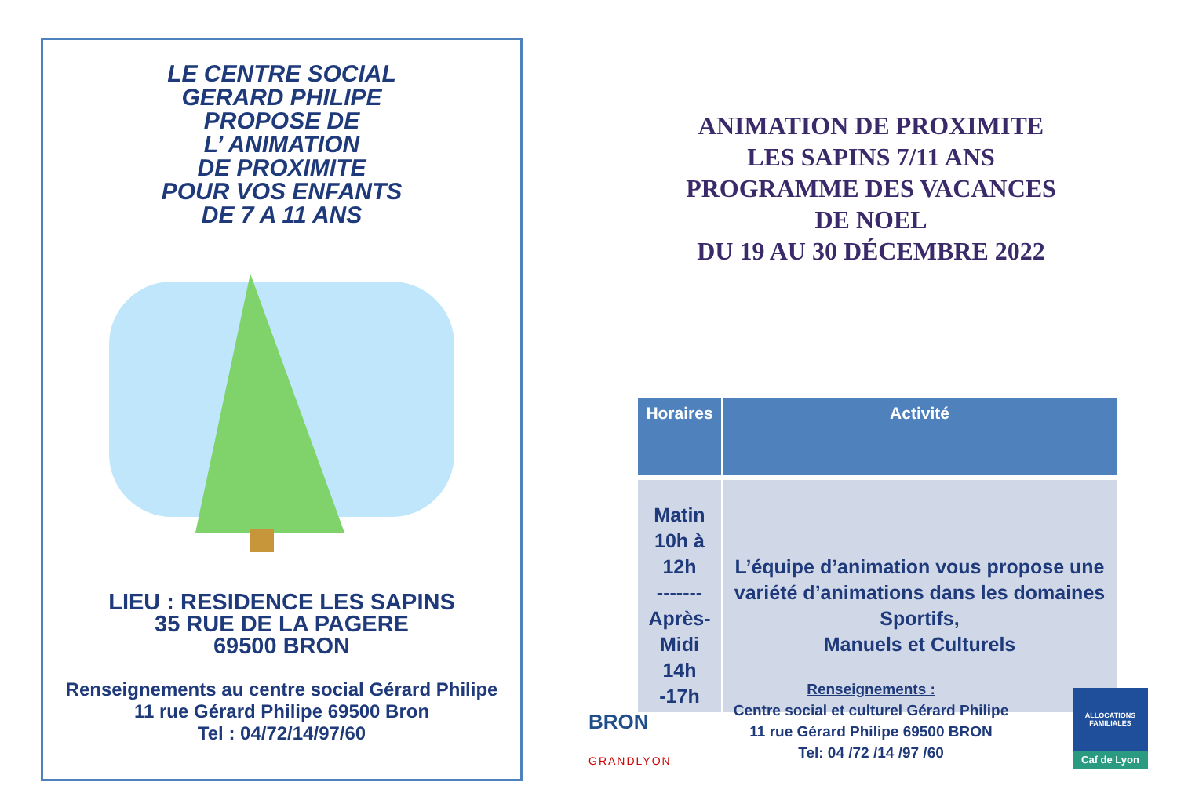LE CENTRE SOCIAL
GERARD PHILIPE
PROPOSE DE
L’ ANIMATION
DE PROXIMITE
POUR VOS ENFANTS
DE 7 A 11 ANS
LIEU : RESIDENCE LES SAPINS
35 RUE DE LA PAGERE
69500 BRON
Renseignements au centre social Gérard Philipe
11 rue Gérard Philipe 69500 Bron
Tel : 04/72/14/97/60
ANIMATION DE PROXIMITE
LES SAPINS 7/11 ANS
PROGRAMME DES VACANCES
DE NOEL
DU 19 AU 30 DÉCEMBRE 2022
| Horaires | Activité |
| --- | --- |
| Matin 10h à 12h ------- Après-Midi 14h -17h | L’équipe d’animation vous propose une variété d’animations dans les domaines Sportifs, Manuels et Culturels |
BRON
GRANDLYON
Renseignements :
Centre social et culturel Gérard Philipe
11 rue Gérard Philipe 69500 BRON
Tel: 04 /72 /14 /97 /60
ALLOCATIONS FAMILIALES
Caf de Lyon